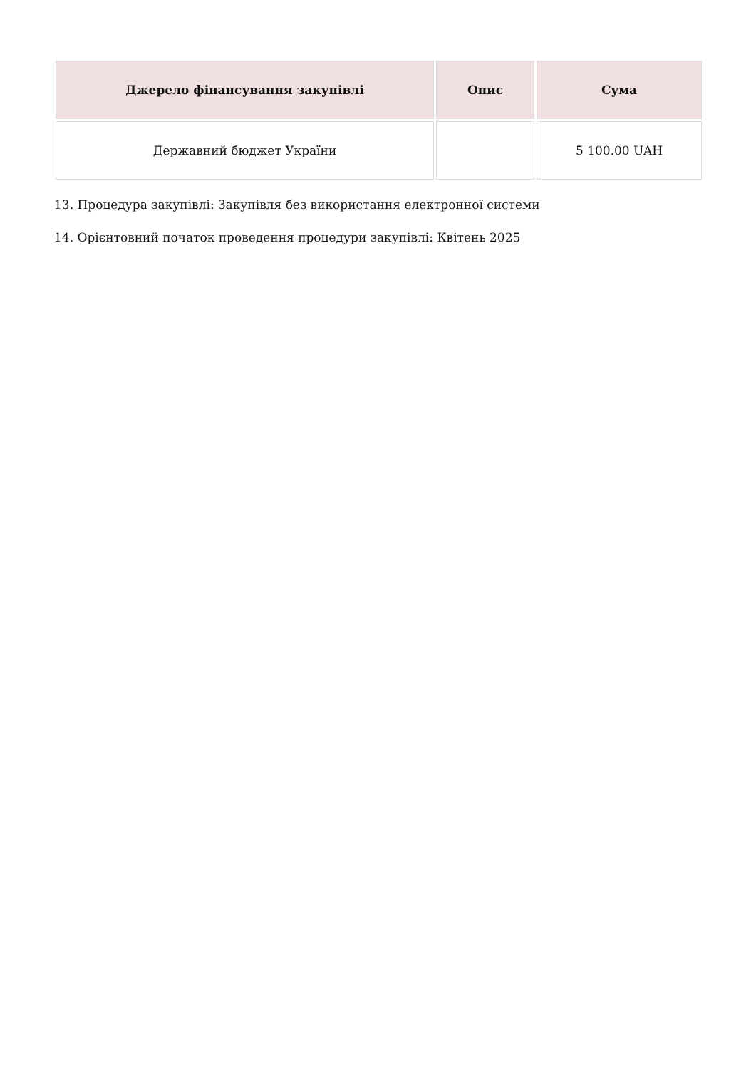| Джерело фінансування закупівлі | Опис | Сума |
| --- | --- | --- |
| Державний бюджет України | | 5 100.00 UAH |
13. Процедура закупівлі: Закупівля без використання електронної системи
14. Орієнтовний початок проведення процедури закупівлі: Квітень 2025